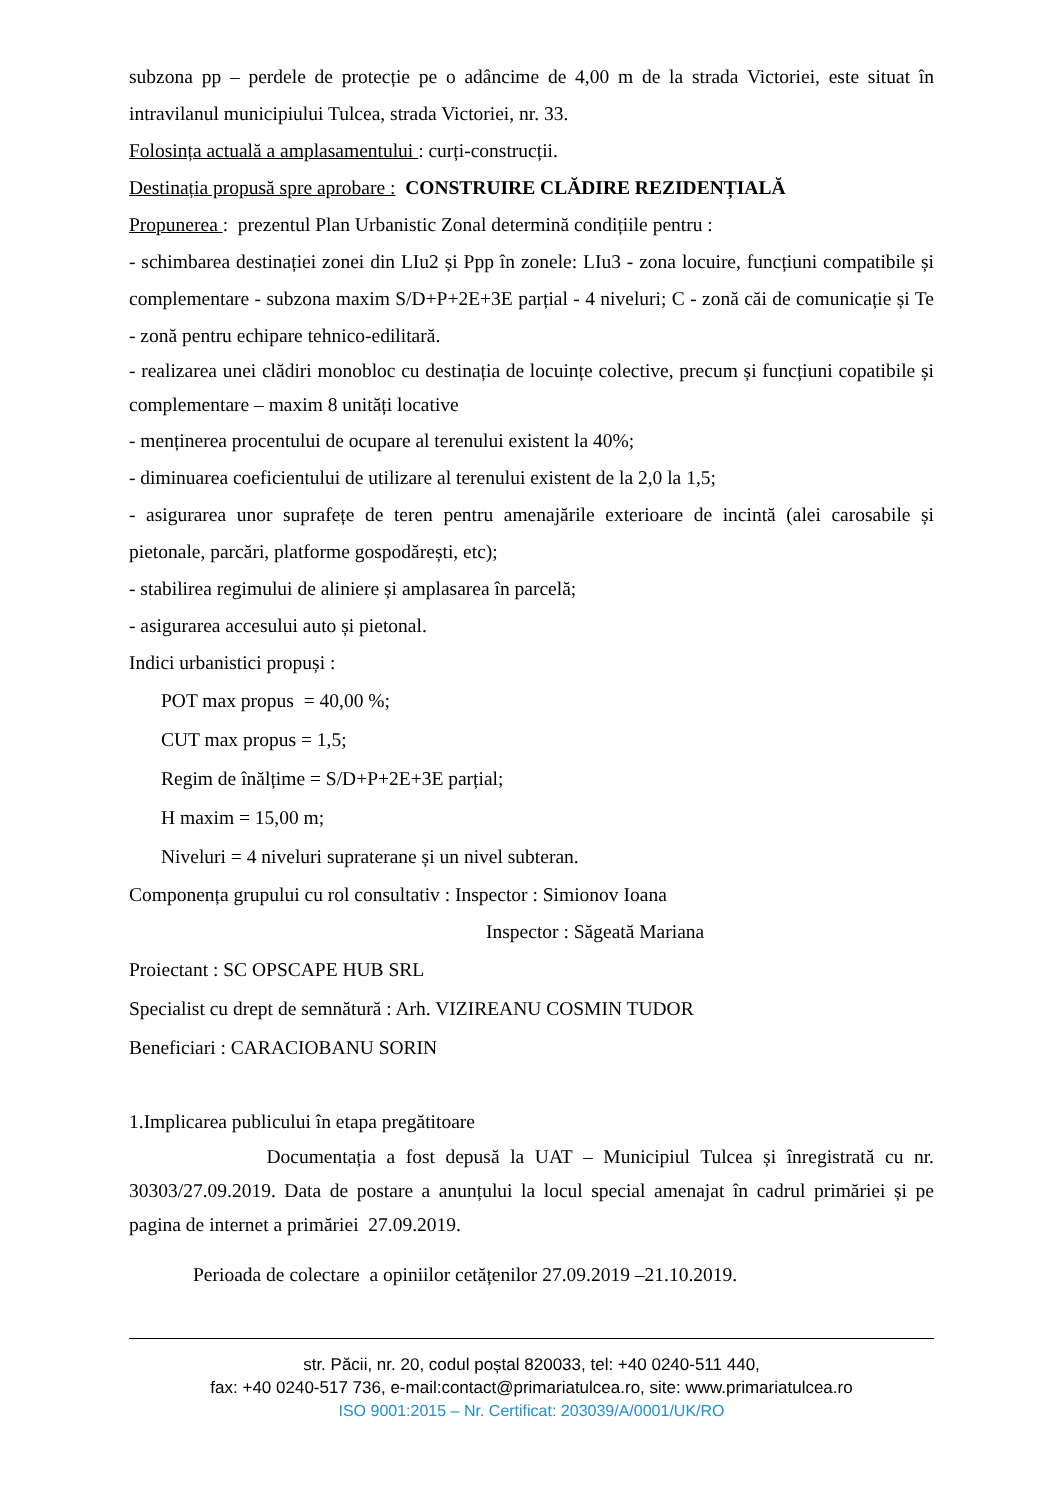subzona pp – perdele de protecție pe o adâncime de 4,00 m de la strada Victoriei, este situat în intravilanul municipiului Tulcea, strada Victoriei, nr. 33.
Folosința actuală a amplasamentului : curți-construcții.
Destinația propusă spre aprobare : CONSTRUIRE CLĂDIRE REZIDENȚIALĂ
Propunerea : prezentul Plan Urbanistic Zonal determină condițiile pentru :
- schimbarea destinației zonei din LIu2 și Ppp în zonele: LIu3 - zona locuire, funcțiuni compatibile și complementare - subzona maxim S/D+P+2E+3E parțial - 4 niveluri; C - zonă căi de comunicație și Te - zonă pentru echipare tehnico-edilitară.
- realizarea unei clădiri monobloc cu destinația de locuințe colective, precum și funcțiuni copatibile și complementare – maxim 8 unități locative
- menținerea procentului de ocupare al terenului existent la 40%;
- diminuarea coeficientului de utilizare al terenului existent de la 2,0 la 1,5;
- asigurarea unor suprafețe de teren pentru amenajările exterioare de incintă (alei carosabile și pietonale, parcări, platforme gospodărești, etc);
- stabilirea regimului de aliniere și amplasarea în parcelă;
- asigurarea accesului auto și pietonal.
Indici urbanistici propuși :
POT max propus = 40,00 %;
CUT max propus = 1,5;
Regim de înălțime = S/D+P+2E+3E parțial;
H maxim = 15,00 m;
Niveluri = 4 niveluri supraterane și un nivel subteran.
Componența grupului cu rol consultativ : Inspector : Simionov Ioana
Inspector : Săgeată Mariana
Proiectant : SC OPSCAPE HUB SRL
Specialist cu drept de semnătură : Arh. VIZIREANU COSMIN TUDOR
Beneficiari : CARACIOBANU SORIN
1.Implicarea publicului în etapa pregătitoare
Documentația a fost depusă la UAT – Municipiul Tulcea și înregistrată cu nr. 30303/27.09.2019. Data de postare a anunțului la locul special amenajat în cadrul primăriei și pe pagina de internet a primăriei 27.09.2019.
Perioada de colectare a opiniilor cetățenilor 27.09.2019 –21.10.2019.
str. Păcii, nr. 20, codul poștal 820033, tel: +40 0240-511 440,
fax: +40 0240-517 736, e-mail:contact@primariatulcea.ro, site: www.primariatulcea.ro
ISO 9001:2015 – Nr. Certificat: 203039/A/0001/UK/RO